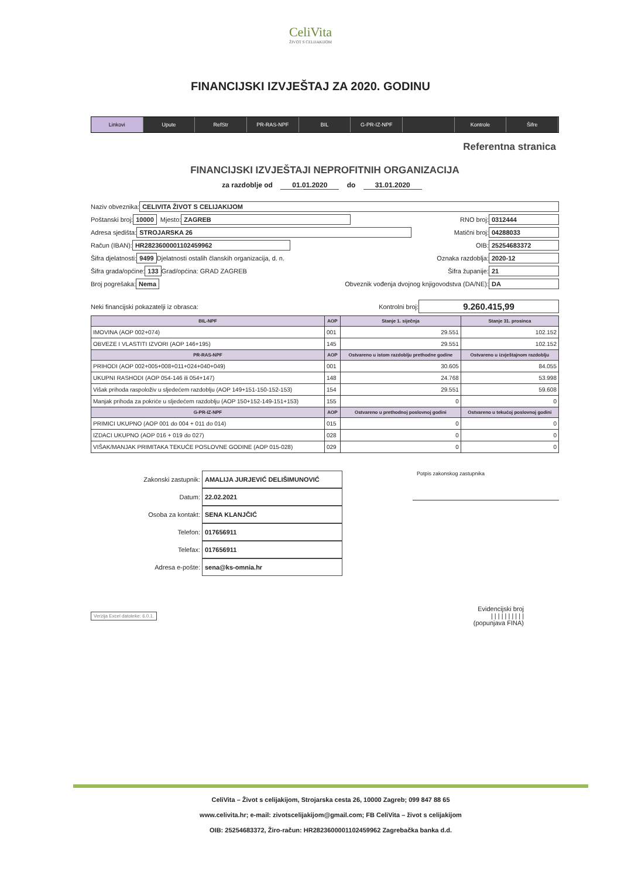CeliVita
ŽIVOT S CELIJAKIJOM
FINANCIJSKI IZVJEŠTAJ ZA 2020. GODINU
Linkovi Upute RefStr PR-RAS-NPF BIL G-PR-IZ-NPF Kontrole Šifre
Referentna stranica
FINANCIJSKI IZVJEŠTAJI NEPROFITNIH ORGANIZACIJA
za razdoblje od 01.01.2020 do 31.01.2020
Naziv obveznika: CELIVITA ŽIVOT S CELIJAKIJOM
Poštanski broj: 10000 Mjesto: ZAGREB RNO broj: 0312444
Adresa sjedišta: STROJARSKA 26 Matični broj: 04288033
Račun (IBAN): HR2823600001102459962 OIB: 25254683372
Šifra djelatnosti: 9499 Djelatnosti ostalih članskih organizacija, d. n. Oznaka razdoblja: 2020-12
Šifra grada/općine: 133 Grad/općina: GRAD ZAGREB Šifra županije: 21
Broj pogrešaka: Nema Obveznik vođenja dvojnog knjigovodstva (DA/NE): DA
Neki financijski pokazatelji iz obrasca: Kontrolni broj: 9.260.415,99
| BIL-NPF | AOP | Stanje 1. siječnja | Stanje 31. prosinca |
| --- | --- | --- | --- |
| IMOVINA (AOP 002+074) | 001 | 29.551 | 102.152 |
| OBVEZE I VLASTITI IZVORI (AOP 146+195) | 145 | 29.551 | 102.152 |
| PR-RAS-NPF | AOP | Ostvareno u istom razdoblju prethodne godine | Ostvareno u izvještajnom razdoblju |
| PRIHODI (AOP 002+005+008+011+024+040+049) | 001 | 30.605 | 84.055 |
| UKUPNI RASHODI (AOP 054-146 ili 054+147) | 148 | 24.768 | 53.998 |
| Višak prihoda raspoloživ u sljedećem razdoblju (AOP 149+151-150-152-153) | 154 | 29.551 | 59.608 |
| Manjak prihoda za pokriće u sljedećem razdoblju (AOP 150+152-149-151+153) | 155 | 0 | 0 |
| G-PR-IZ-NPF | AOP | Ostvareno u prethodnoj poslovnoj godini | Ostvareno u tekućoj poslovnoj godini |
| PRIMICI UKUPNO (AOP 001 do 004 + 011 do 014) | 015 | 0 | 0 |
| IZDACI UKUPNO (AOP 016 + 019 do 027) | 028 | 0 | 0 |
| VIŠAK/MANJAK PRIMITAKA TEKUĆE POSLOVNE GODINE (AOP 015-028) | 029 | 0 | 0 |
Zakonski zastupnik: AMALIJA JURJEVIĆ DELIŠIMUNOVIĆ
Datum: 22.02.2021
Osoba za kontakt: SENA KLANJČIĆ
Telefon: 017656911
Telefax: 017656911
Adresa e-pošte: sena@ks-omnia.hr
Potpis zakonskog zastupnika
Verzija Excel datoteke: 6.0.1. Evidencijski broj
| | | | | | | | | |
(popunjava FINA)
CeliVita – Život s celijakijom, Strojarska cesta 26, 10000 Zagreb; 099 847 88 65
www.celivita.hr; e-mail: zivotscelijakijom@gmail.com; FB CeliVita – život s celijakijom
OIB: 25254683372, Žiro-račun: HR2823600001102459962 Zagrebačka banka d.d.